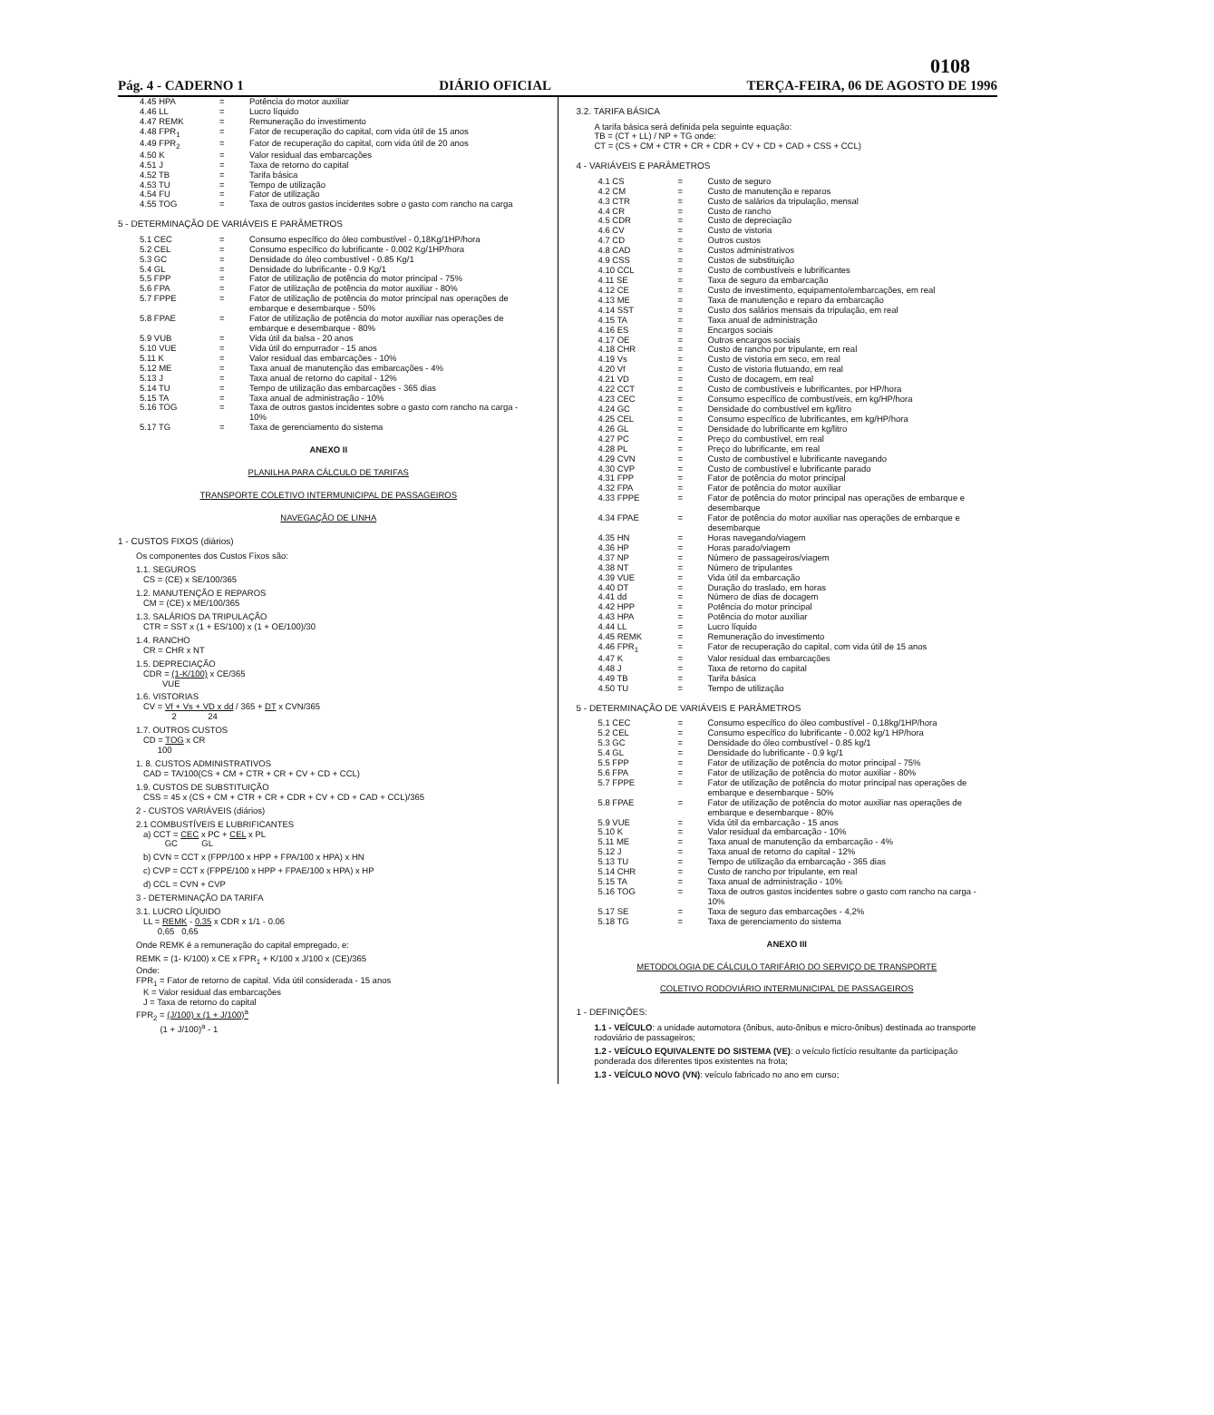0108
Pág. 4 - CADERNO 1 DIÁRIO OFICIAL TERÇA-FEIRA, 06 DE AGOSTO DE 1996
| 4.45 HPA | = | Potência do motor auxiliar |
| 4.46 LL | = | Lucro líquido |
| 4.47 REMK | = | Remuneração do investimento |
| 4.48 FPR<sub>1</sub> | = | Fator de recuperação do capital, com vida útil de 15 anos |
| 4.49 FPR<sub>2</sub> | = | Fator de recuperação do capital, com vida útil de 20 anos |
| 4.50 K | = | Valor residual das embarcações |
| 4.51 J | = | Taxa de retorno do capital |
| 4.52 TB | = | Tarifa básica |
| 4.53 TU | = | Tempo de utilização |
| 4.54 FU | = | Fator de utilização |
| 4.55 TOG | = | Taxa de outros gastos incidentes sobre o gasto com rancho na carga |
5 - DETERMINAÇÃO DE VARIÁVEIS E PARÂMETROS
| 5.1 CEC | = | Consumo específico do óleo combustível - 0,18Kg/1HP/hora |
| 5.2 CEL | = | Consumo específico do lubrificante - 0.002 Kg/1HP/hora |
| 5.3 GC | = | Densidade do óleo combustível - 0.85 Kg/1 |
| 5.4 GL | = | Densidade do lubrificante - 0.9 Kg/1 |
| 5.5 FPP | = | Fator de utilização de potência do motor principal - 75% |
| 5.6 FPA | = | Fator de utilização de potência do motor auxiliar - 80% |
| 5.7 FPPE | = | Fator de utilização de potência do motor principal nas operações de embarque e desembarque - 50% |
| 5.8 FPAE | = | Fator de utilização de potência do motor auxiliar nas operações de embarque e desembarque - 80% |
| 5.9 VUB | = | Vida útil da balsa - 20 anos |
| 5.10 VUE | = | Vida útil do empurrador - 15 anos |
| 5.11 K | = | Valor residual das embarcações - 10% |
| 5.12 ME | = | Taxa anual de manutenção das embarcações - 4% |
| 5.13 J | = | Taxa anual de retorno do capital - 12% |
| 5.14 TU | = | Tempo de utilização das embarcações - 365 dias |
| 5.15 TA | = | Taxa anual de administração - 10% |
| 5.16 TOG | = | Taxa de outros gastos incidentes sobre o gasto com rancho na carga - 10% |
| 5.17 TG | = | Taxa de gerenciamento do sistema |
ANEXO II
PLANILHA PARA CÁLCULO DE TARIFAS
TRANSPORTE COLETIVO INTERMUNICIPAL DE PASSAGEIROS
NAVEGAÇÃO DE LINHA
1 - CUSTOS FIXOS (diários)
Os componentes dos Custos Fixos são:
1.1. SEGUROS
CS = (CE) x SE/100/365
1.2. MANUTENÇÃO E REPAROS
CM = (CE) x ME/100/365
1.3. SALÁRIOS DA TRIPULAÇÃO
CTR = SST x (1 + ES/100) x (1 + OE/100)/30
1.4. RANCHO
CR = CHR x NT
1.5. DEPRECIAÇÃO
CDR = (1-K/100) x CE/365
VUE
1.6. VISTORIAS
CV = Vf + Vs + VD x dd / 365 + DT x CVN/365
2 24
1.7. OUTROS CUSTOS
CD = TOG x CR
100
1. 8. CUSTOS ADMINISTRATIVOS
CAD = TA/100(CS + CM + CTR + CR + CV + CD + CCL)
1.9. CUSTOS DE SUBSTITUIÇÃO
CSS = 45 x (CS + CM + CTR + CR + CDR + CV + CD + CAD + CCL)/365
2 - CUSTOS VARIÁVEIS (diários)
2.1 COMBUSTÍVEIS E LUBRIFICANTES
a) CCT = CEC x PC + CEL x PL
GC GL
b) CVN = CCT x (FPP/100 x HPP + FPA/100 x HPA) x HN
c) CVP = CCT x (FPPE/100 x HPP + FPAE/100 x HPA) x HP
d) CCL = CVN + CVP
3 - DETERMINAÇÃO DA TARIFA
3.1. LUCRO LÍQUIDO
LL = REMK - 0.35 x CDR x 1/1 - 0.06
0,65 0,65
Onde REMK é a remuneração do capital empregado, e:
REMK = (1- K/100) x CE x FPR<sub>1</sub> + K/100 x J/100 x (CE)/365
Onde:
FPR<sub>1</sub> = Fator de retorno de capital. Vida útil considerada - 15 anos
K = Valor residual das embarcações
J = Taxa de retorno do capital
FPR<sub>2</sub> = (J/100) x (1 + J/100)<sup>a</sup>
(1 + J/100)<sup>a</sup> - 1
3.2. TARIFA BÁSICA
A tarifa básica será definida pela seguinte equação:
TB = (CT + LL) / NP + TG onde:
CT = (CS + CM + CTR + CR + CDR + CV + CD + CAD + CSS + CCL)
4 - VARIÁVEIS E PARÂMETROS
| 4.1 CS | = | Custo de seguro |
| 4.2 CM | = | Custo de manutenção e reparos |
| 4.3 CTR | = | Custo de salários da tripulação, mensal |
| 4.4 CR | = | Custo de rancho |
| 4.5 CDR | = | Custo de depreciação |
| 4.6 CV | = | Custo de vistoria |
| 4.7 CD | = | Outros custos |
| 4.8 CAD | = | Custos administrativos |
| 4.9 CSS | = | Custos de substituição |
| 4.10 CCL | = | Custo de combustíveis e lubrificantes |
| 4.11 SE | = | Taxa de seguro da embarcação |
| 4.12 CE | = | Custo de investimento, equipamento/embarcações, em real |
| 4.13 ME | = | Taxa de manutenção e reparo da embarcação |
| 4.14 SST | = | Custo dos salários mensais da tripulação, em real |
| 4.15 TA | = | Taxa anual de administração |
| 4.16 ES | = | Encargos sociais |
| 4.17 OE | = | Outros encargos sociais |
| 4.18 CHR | = | Custo de rancho por tripulante, em real |
| 4.19 Vs | = | Custo de vistoria em seco, em real |
| 4.20 Vf | = | Custo de vistoria flutuando, em real |
| 4.21 VD | = | Custo de docagem, em real |
| 4.22 CCT | = | Custo de combustíveis e lubrificantes, por HP/hora |
| 4.23 CEC | = | Consumo específico de combustíveis, em kg/HP/hora |
| 4.24 GC | = | Densidade do combustível em kg/litro |
| 4.25 CEL | = | Consumo específico de lubrificantes, em kg/HP/hora |
| 4.26 GL | = | Densidade do lubrificante em kg/litro |
| 4.27 PC | = | Preço do combustível, em real |
| 4.28 PL | = | Preço do lubrificante, em real |
| 4.29 CVN | = | Custo de combustível e lubrificante navegando |
| 4.30 CVP | = | Custo de combustível e lubrificante parado |
| 4.31 FPP | = | Fator de potência do motor principal |
| 4.32 FPA | = | Fator de potência do motor auxiliar |
| 4.33 FPPE | = | Fator de potência do motor principal nas operações de embarque e desembarque |
| 4.34 FPAE | = | Fator de potência do motor auxiliar nas operações de embarque e desembarque |
| 4.35 HN | = | Horas navegando/viagem |
| 4.36 HP | = | Horas parado/viagem |
| 4.37 NP | = | Número de passageiros/viagem |
| 4.38 NT | = | Número de tripulantes |
| 4.39 VUE | = | Vida útil da embarcação |
| 4.40 DT | = | Duração do traslado, em horas |
| 4.41 dd | = | Número de dias de docagem |
| 4.42 HPP | = | Potência do motor principal |
| 4.43 HPA | = | Potência do motor auxiliar |
| 4.44 LL | = | Lucro líquido |
| 4.45 REMK | = | Remuneração do investimento |
| 4.46 FPR<sub>1</sub> | = | Fator de recuperação do capital, com vida útil de 15 anos |
| 4.47 K | = | Valor residual das embarcações |
| 4.48 J | = | Taxa de retorno do capital |
| 4.49 TB | = | Tarifa básica |
| 4.50 TU | = | Tempo de utilização |
5 - DETERMINAÇÃO DE VARIÁVEIS E PARÂMETROS
| 5.1 CEC | = | Consumo específico do óleo combustível - 0,18kg/1HP/hora |
| 5.2 CEL | = | Consumo específico do lubrificante - 0.002 kg/1 HP/hora |
| 5.3 GC | = | Densidade do óleo combustível - 0.85 kg/1 |
| 5.4 GL | = | Densidade do lubrificante - 0.9 kg/1 |
| 5.5 FPP | = | Fator de utilização de potência do motor principal - 75% |
| 5.6 FPA | = | Fator de utilização de potência do motor auxiliar - 80% |
| 5.7 FPPE | = | Fator de utilização de potência do motor principal nas operações de embarque e desembarque - 50% |
| 5.8 FPAE | = | Fator de utilização de potência do motor auxiliar nas operações de embarque e desembarque - 80% |
| 5.9 VUE | = | Vida útil da embarcação - 15 anos |
| 5.10 K | = | Valor residual da embarcação - 10% |
| 5.11 ME | = | Taxa anual de manutenção da embarcação - 4% |
| 5.12 J | = | Taxa anual de retorno do capital - 12% |
| 5.13 TU | = | Tempo de utilização da embarcação - 365 dias |
| 5.14 CHR | = | Custo de rancho por tripulante, em real |
| 5.15 TA | = | Taxa anual de administração - 10% |
| 5.16 TOG | = | Taxa de outros gastos incidentes sobre o gasto com rancho na carga - 10% |
| 5.17 SE | = | Taxa de seguro das embarcações - 4,2% |
| 5.18 TG | = | Taxa de gerenciamento do sistema |
ANEXO III
METODOLOGIA DE CÁLCULO TARIFÁRIO DO SERVIÇO DE TRANSPORTE
COLETIVO RODOVIÁRIO INTERMUNICIPAL DE PASSAGEIROS
1 - DEFINIÇÕES:
1.1 - VEÍCULO: a unidade automotora (ônibus, auto-ônibus e micro-ônibus) destinada ao transporte rodoviário de passageiros;
1.2 - VEÍCULO EQUIVALENTE DO SISTEMA (VE): o veículo fictício resultante da participação ponderada dos diferentes tipos existentes na frota;
1.3 - VEÍCULO NOVO (VN): veículo fabricado no ano em curso;